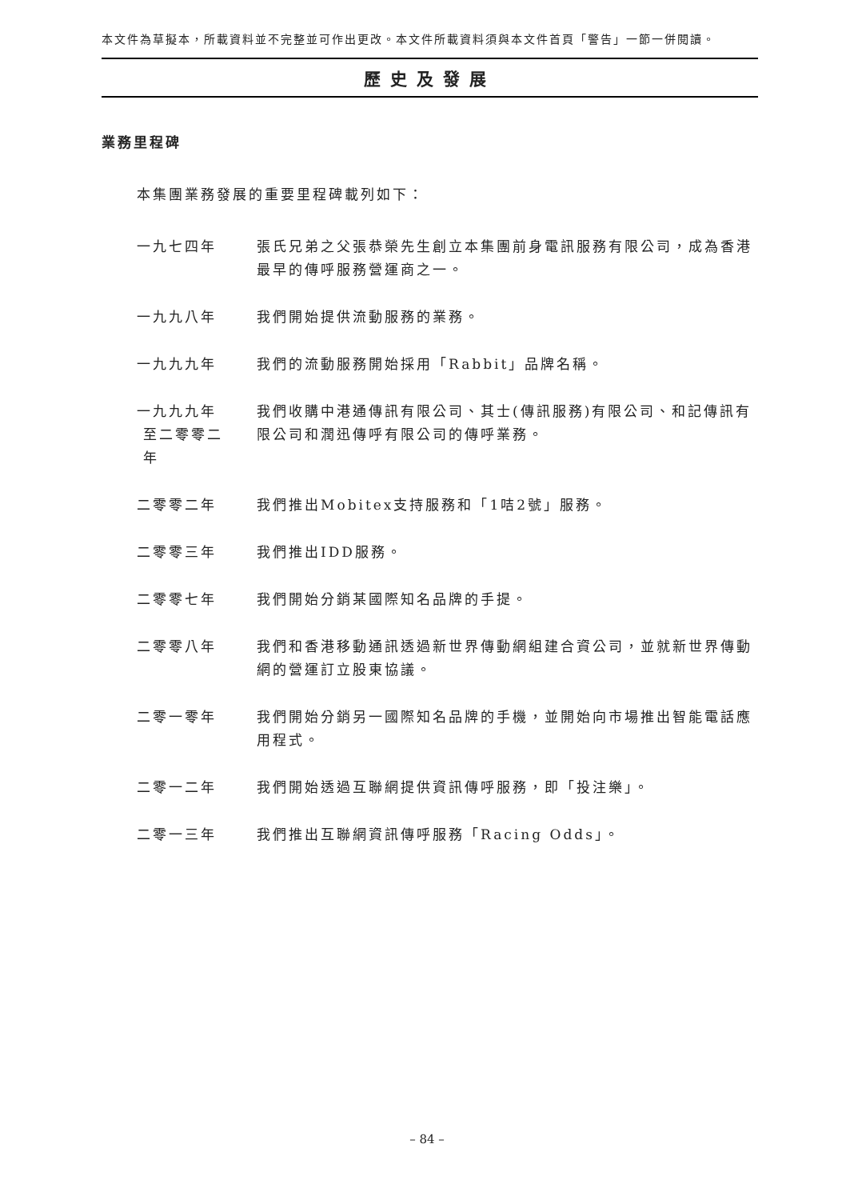本文件為草擬本，所載資料並不完整並可作出更改。本文件所載資料須與本文件首頁「警告」一節一併閱讀。
歷史及發展
業務里程碑
本集團業務發展的重要里程碑載列如下：
一九七四年 張氏兄弟之父張恭榮先生創立本集團前身電訊服務有限公司，成為香港最早的傳呼服務營運商之一。
一九九八年 我們開始提供流動服務的業務。
一九九九年 我們的流動服務開始採用「Rabbit」品牌名稱。
一九九九年
至二零零二
年
我們收購中港通傳訊有限公司、其士(傳訊服務)有限公司、和記傳訊有限公司和潤迅傳呼有限公司的傳呼業務。
二零零二年 我們推出Mobitex支持服務和「1咭2號」服務。
二零零三年 我們推出IDD服務。
二零零七年 我們開始分銷某國際知名品牌的手提。
二零零八年 我們和香港移動通訊透過新世界傳動網組建合資公司，並就新世界傳動網的營運訂立股東協議。
二零一零年 我們開始分銷另一國際知名品牌的手機，並開始向市場推出智能電話應用程式。
二零一二年 我們開始透過互聯網提供資訊傳呼服務，即「投注樂」。
二零一三年 我們推出互聯網資訊傳呼服務「Racing Odds」。
– 84 –